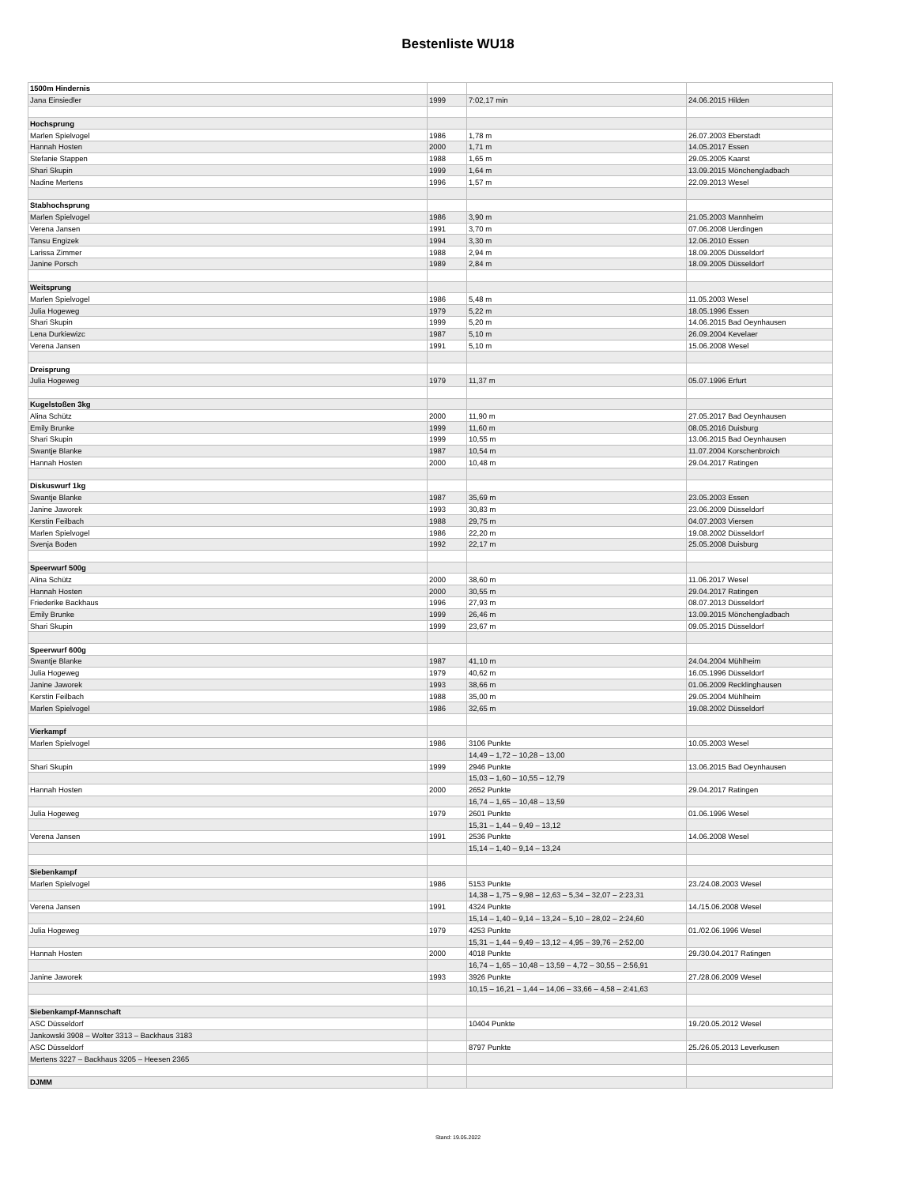Bestenliste WU18
| 1500m Hindernis | | | |
| Jana Einsiedler | 1999 | 7:02,17 min | 24.06.2015 Hilden |
| Hochsprung | | | |
| Marlen Spielvogel | 1986 | 1,78 m | 26.07.2003 Eberstadt |
| Hannah Hosten | 2000 | 1,71 m | 14.05.2017 Essen |
| Stefanie Stappen | 1988 | 1,65 m | 29.05.2005 Kaarst |
| Shari Skupin | 1999 | 1,64 m | 13.09.2015 Mönchengladbach |
| Nadine Mertens | 1996 | 1,57 m | 22.09.2013 Wesel |
| Stabhochsprung | | | |
| Marlen Spielvogel | 1986 | 3,90 m | 21.05.2003 Mannheim |
| Verena Jansen | 1991 | 3,70 m | 07.06.2008 Uerdingen |
| Tansu Engizek | 1994 | 3,30 m | 12.06.2010 Essen |
| Larissa Zimmer | 1988 | 2,94 m | 18.09.2005 Düsseldorf |
| Janine Porsch | 1989 | 2,84 m | 18.09.2005 Düsseldorf |
| Weitsprung | | | |
| Marlen Spielvogel | 1986 | 5,48 m | 11.05.2003 Wesel |
| Julia Hogeweg | 1979 | 5,22 m | 18.05.1996 Essen |
| Shari Skupin | 1999 | 5,20 m | 14.06.2015 Bad Oeynhausen |
| Lena Durkiewizc | 1987 | 5,10 m | 26.09.2004 Kevelaer |
| Verena Jansen | 1991 | 5,10 m | 15.06.2008 Wesel |
| Dreisprung | | | |
| Julia Hogeweg | 1979 | 11,37 m | 05.07.1996 Erfurt |
| Kugelstoßen 3kg | | | |
| Alina Schütz | 2000 | 11,90 m | 27.05.2017 Bad Oeynhausen |
| Emily Brunke | 1999 | 11,60 m | 08.05.2016 Duisburg |
| Shari Skupin | 1999 | 10,55 m | 13.06.2015 Bad Oeynhausen |
| Swantje Blanke | 1987 | 10,54 m | 11.07.2004 Korschenbroich |
| Hannah Hosten | 2000 | 10,48 m | 29.04.2017 Ratingen |
| Diskuswurf 1kg | | | |
| Swantje Blanke | 1987 | 35,69 m | 23.05.2003 Essen |
| Janine Jaworek | 1993 | 30,83 m | 23.06.2009 Düsseldorf |
| Kerstin Feilbach | 1988 | 29,75 m | 04.07.2003 Viersen |
| Marlen Spielvogel | 1986 | 22,20 m | 19.08.2002 Düsseldorf |
| Svenja Boden | 1992 | 22,17 m | 25.05.2008 Duisburg |
| Speerwurf 500g | | | |
| Alina Schütz | 2000 | 38,60 m | 11.06.2017 Wesel |
| Hannah Hosten | 2000 | 30,55 m | 29.04.2017 Ratingen |
| Friederike Backhaus | 1996 | 27,93 m | 08.07.2013 Düsseldorf |
| Emily Brunke | 1999 | 26,46 m | 13.09.2015 Mönchengladbach |
| Shari Skupin | 1999 | 23,67 m | 09.05.2015 Düsseldorf |
| Speerwurf 600g | | | |
| Swantje Blanke | 1987 | 41,10 m | 24.04.2004 Mühlheim |
| Julia Hogeweg | 1979 | 40,62 m | 16.05.1996 Düsseldorf |
| Janine Jaworek | 1993 | 38,66 m | 01.06.2009 Recklinghausen |
| Kerstin Feilbach | 1988 | 35,00 m | 29.05.2004 Mühlheim |
| Marlen Spielvogel | 1986 | 32,65 m | 19.08.2002 Düsseldorf |
| Vierkampf | | | |
| Marlen Spielvogel | 1986 | 3106 Punkte | 10.05.2003 Wesel |
| | | 14,49 – 1,72 – 10,28 – 13,00 | |
| Shari Skupin | 1999 | 2946 Punkte | 13.06.2015 Bad Oeynhausen |
| | | 15,03 – 1,60 – 10,55 – 12,79 | |
| Hannah Hosten | 2000 | 2652 Punkte | 29.04.2017 Ratingen |
| | | 16,74 – 1,65 – 10,48 – 13,59 | |
| Julia Hogeweg | 1979 | 2601 Punkte | 01.06.1996 Wesel |
| | | 15,31 – 1,44 – 9,49 – 13,12 | |
| Verena Jansen | 1991 | 2536 Punkte | 14.06.2008 Wesel |
| | | 15,14 – 1,40 – 9,14 – 13,24 | |
| Siebenkampf | | | |
| Marlen Spielvogel | 1986 | 5153 Punkte | 23./24.08.2003 Wesel |
| | | 14,38 – 1,75 – 9,98 – 12,63 – 5,34 – 32,07 – 2:23,31 | |
| Verena Jansen | 1991 | 4324 Punkte | 14./15.06.2008 Wesel |
| | | 15,14 – 1,40 – 9,14 – 13,24 – 5,10 – 28,02 – 2:24,60 | |
| Julia Hogeweg | 1979 | 4253 Punkte | 01./02.06.1996 Wesel |
| | | 15,31 – 1,44 – 9,49 – 13,12 – 4,95 – 39,76 – 2:52,00 | |
| Hannah Hosten | 2000 | 4018 Punkte | 29./30.04.2017 Ratingen |
| | | 16,74 – 1,65 – 10,48 – 13,59 – 4,72 – 30,55 – 2:56,91 | |
| Janine Jaworek | 1993 | 3926 Punkte | 27./28.06.2009 Wesel |
| | | 10,15 – 16,21 – 1,44 – 14,06 – 33,66 – 4,58 – 2:41,63 | |
| Siebenkampf-Mannschaft | | | |
| ASC Düsseldorf | | 10404 Punkte | 19./20.05.2012 Wesel |
| Jankowski 3908 – Wolter 3313 – Backhaus 3183 | | | |
| ASC Düsseldorf | | 8797 Punkte | 25./26.05.2013 Leverkusen |
| Mertens 3227 – Backhaus 3205 – Heesen 2365 | | | |
| DJMM | | | |
Stand: 19.05.2022